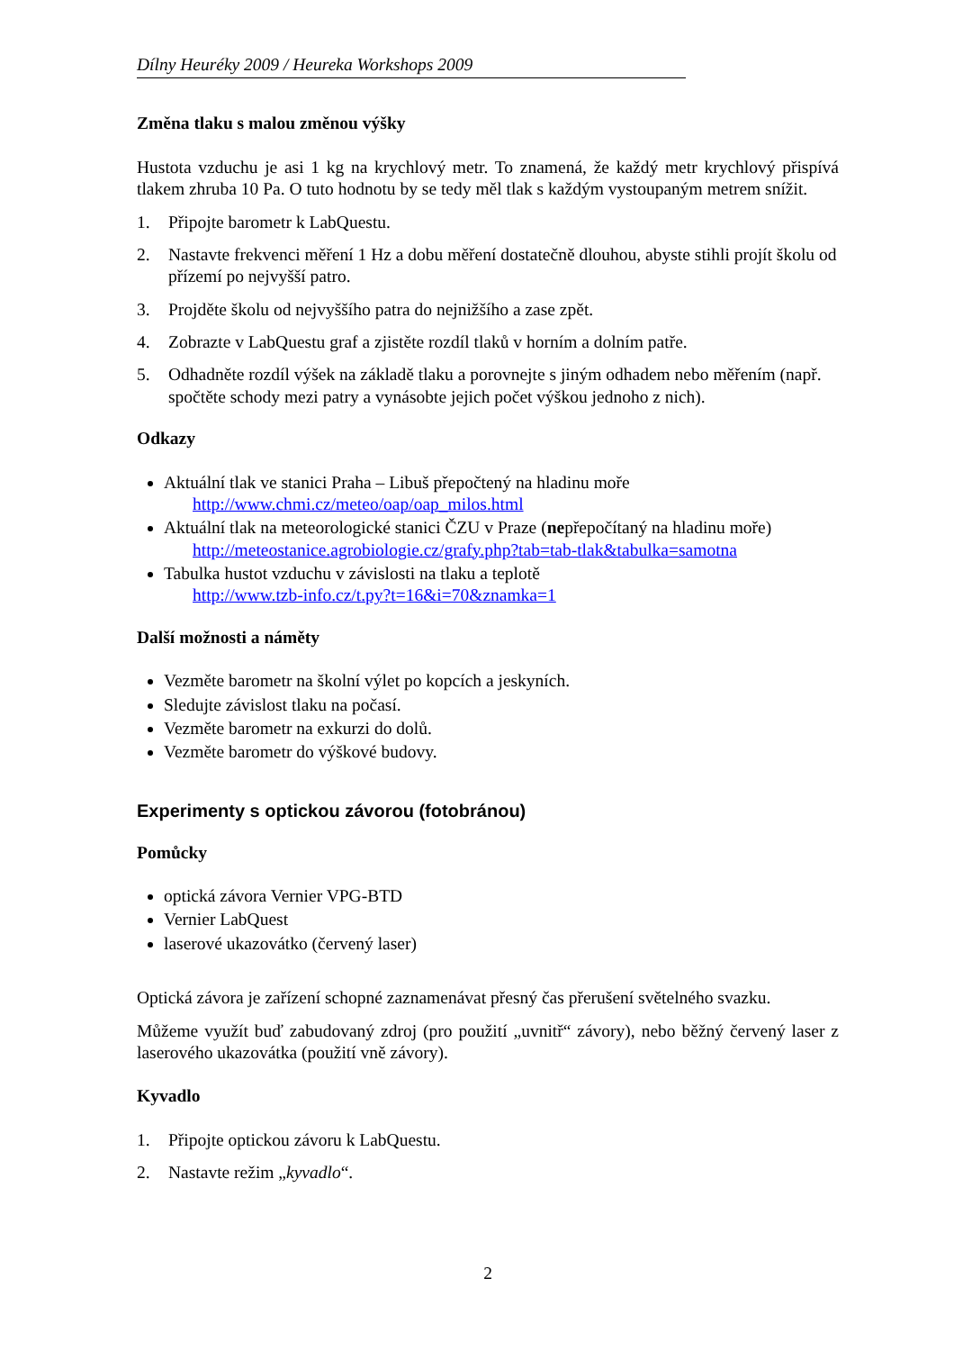Dílny Heuréky 2009 / Heureka Workshops 2009
Změna tlaku s malou změnou výšky
Hustota vzduchu je asi 1 kg na krychlový metr. To znamená, že každý metr krychlový přispívá tlakem zhruba 10 Pa. O tuto hodnotu by se tedy měl tlak s každým vystoupaným metrem snížit.
1. Připojte barometr k LabQuestu.
2. Nastavte frekvenci měření 1 Hz a dobu měření dostatečně dlouhou, abyste stihli projít školu od přízemí po nejvyšší patro.
3. Projděte školu od nejvyššího patra do nejnižšího a zase zpět.
4. Zobrazte v LabQuestu graf a zjistěte rozdíl tlaků v horním a dolním patře.
5. Odhadněte rozdíl výšek na základě tlaku a porovnejte s jiným odhadem nebo měřením (např. spočtěte schody mezi patry a vynásobte jejich počet výškou jednoho z nich).
Odkazy
Aktuální tlak ve stanici Praha – Libuš přepočtený na hladinu moře
http://www.chmi.cz/meteo/oap/oap_milos.html
Aktuální tlak na meteorologické stanici ČZU v Praze (nepřepočítaný na hladinu moře)
http://meteostanice.agrobiologie.cz/grafy.php?tab=tab-tlak&tabulka=samotna
Tabulka hustot vzduchu v závislosti na tlaku a teplotě
http://www.tzb-info.cz/t.py?t=16&i=70&znamka=1
Další možnosti a náměty
Vezměte barometr na školní výlet po kopcích a jeskyních.
Sledujte závislost tlaku na počasí.
Vezměte barometr na exkurzi do dolů.
Vezměte barometr do výškové budovy.
Experimenty s optickou závorou (fotobránou)
Pomůcky
optická závora Vernier VPG-BTD
Vernier LabQuest
laserové ukazovátko (červený laser)
Optická závora je zařízení schopné zaznamenávat přesný čas přerušení světelného svazku.
Můžeme využít buď zabudovaný zdroj (pro použití „uvnitř“ závory), nebo běžný červený laser z laserového ukazovátka (použití vně závory).
Kyvadlo
1. Připojte optickou závoru k LabQuestu.
2. Nastavte režim „kyvadlo“.
2